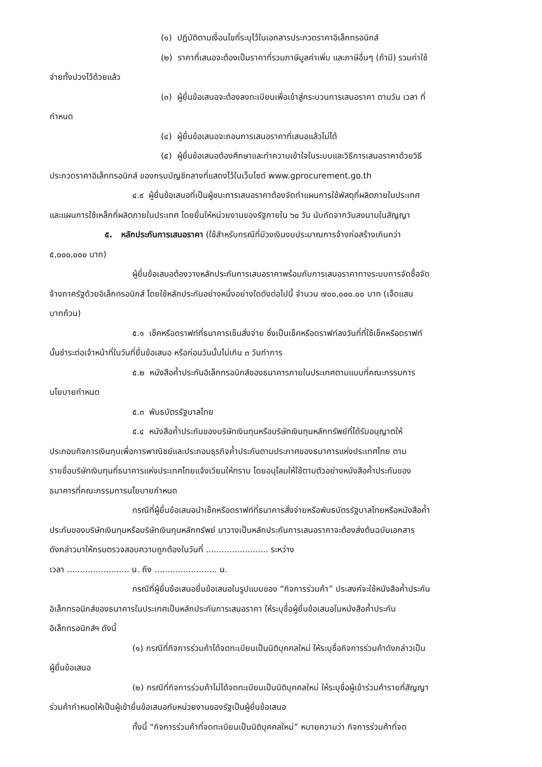(๑) ปฏิบัติตามเงื่อนไขที่ระบุไว้ในเอกสารประกวดราคาอิเล็กทรอนิกส์
(๒) ราคาที่เสนอจะต้องเป็นราคาที่รวมภาษีมูลค่าเพิ่ม และภาษีอื่นๆ (ถ้ามี) รวมค่าใช้
จ่ายทั้งปวงไว้ด้วยแล้ว
(๓) ผู้ยื่นข้อเสนอจะต้องลงทะเบียนเพื่อเข้าสู่กระบวนการเสนอราคา ตามวัน เวลา ที่
กำหนด
(๔) ผู้ยื่นข้อเสนอจะถอนการเสนอราคาที่เสนอแล้วไม่ได้
(๕) ผู้ยื่นข้อเสนอต้องศึกษาและทำความเข้าใจในระบบและวิธีการเสนอราคาด้วยวิธี
ประกวดราคาอิเล็กทรอนิกส์ ของกรมบัญชีกลางที่แสดงไว้ในเว็บไซต์ www.gprocurement.go.th
๔.๙ ผู้ยื่นข้อเสนอที่เป็นผู้ชนะการเสนอราคาต้องจัดทำแผนการใช้พัสดุที่ผลิตภายในประเทศ
และแผนการใช้เหล็กที่ผลิตภายในประเทศ โดยยื่นให้หน่วยงานของรัฐภายใน ๖๐ วัน นับถัดจากวันลงนามในสัญญา
๕. หลักประกันการเสนอราคา (ใช้สำหรับกรณีที่มีวงเงินงบประมาณการจ้างก่อสร้างเกินกว่า
๕,๐๐๐,๐๐๐ บาท)
ผู้ยื่นข้อเสนอต้องวางหลักประกันการเสนอราคาพร้อมกับการเสนอราคาทางระบบการจัดซื้อจัด
จ้างภาครัฐด้วยอิเล็กทรอนิกส์ โดยใช้หลักประกันอย่างหนึ่งอย่างใดดังต่อไปนี้ จำนวน ๗๐๐,๐๐๐.๐๐ บาท (เจ็ดแสน
บาทถ้วน)
๕.๑ เช็คหรือดราฟท์ที่ธนาคารเซ็นสั่งจ่าย ซึ่งเป็นเช็คหรือดราฟท์ลงวันที่ที่ใช้เช็คหรือดราฟท์
นั้นชำระต่อเจ้าหน้าที่ในวันที่ยื่นข้อเสนอ หรือก่อนวันนั้นไม่เกิน ๓ วันทำการ
๕.๒ หนังสือค้ำประกันอิเล็กทรอนิกส์ของธนาคารภายในประเทศตามแบบที่คณะกรรมการ
นโยบายกำหนด
๕.๓ พันธบัตรรัฐบาลไทย
๕.๔ หนังสือค้ำประกันของบริษัทเงินทุนหรือบริษัทเงินทุนหลักทรัพย์ที่ได้รับอนุญาตให้
ประกอบกิจการเงินทุนเพื่อการพาณิชย์และประกอบธุรกิจค้ำประกันตามประกาศของธนาคารแห่งประเทศไทย ตาม
รายชื่อบริษัทเงินทุนที่ธนาคารแห่งประเทศไทยแจ้งเวียนให้ทราบ โดยอนุโลมให้ใช้ตามตัวอย่างหนังสือค้ำประกันของ
ธนาคารที่คณะกรรมการนโยบายกำหนด
กรณีที่ผู้ยื่นข้อเสนอนำเช็คหรือดราฟท์ที่ธนาคารสั่งจ่ายหรือพันธบัตรรัฐบาลไทยหรือหนังสือค้ำ
ประกันของบริษัทเงินทุนหรือบริษัทเงินทุนหลักทรัพย์ มาวางเป็นหลักประกันการเสนอราคาจะต้องส่งต้นฉบับเอกสาร
ดังกล่าวมาให้กรมตรวจสอบความถูกต้องในวันที่ ........................ ระหว่าง
เวลา ........................ น. ถึง ........................ น.
กรณีที่ผู้ยื่นข้อเสนอยื่นข้อเสนอในรูปแบบของ “กิจการร่วมค้า” ประสงค์จะใช้หนังสือค้ำประกัน
อิเล็กทรอนิกส์ของธนาคารในประเทศเป็นหลักประกันการเสนอราคา ให้ระบุชื่อผู้ยื่นข้อเสนอในหนังสือค้ำประกัน
อิเล็กทรอนิกส์ฯ ดังนี้
(๑) กรณีที่กิจการร่วมค้าได้จดทะเบียนเป็นนิติบุคคลใหม่ ให้ระบุชื่อกิจการร่วมค้าดังกล่าวเป็น
ผู้ยื่นข้อเสนอ
(๒) กรณีที่กิจการร่วมค้าไม่ได้จดทะเบียนเป็นนิติบุคคลใหม่ ให้ระบุชื่อผู้เข้าร่วมค้ารายที่สัญญา
ร่วมค้ากำหนดให้เป็นผู้เข้ายื่นข้อเสนอกับหน่วยงานของรัฐเป็นผู้ยื่นข้อเสนอ
ทั้งนี้ “กิจการร่วมค้าที่จดทะเบียนเป็นนิติบุคคลใหม่” หมายความว่า กิจการร่วมค้าที่จด